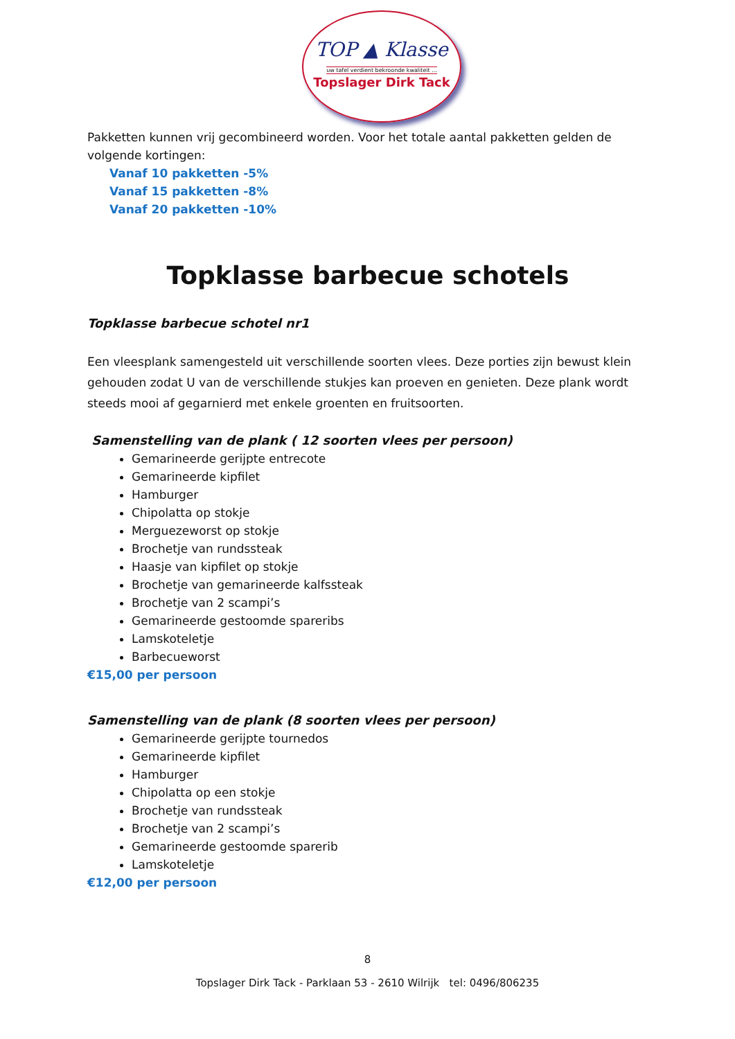TOP ▲ Klasse
uw tafel verdient bekroonde kwaliteit ...
Topslager Dirk Tack
Pakketten kunnen vrij gecombineerd worden. Voor het totale aantal pakketten gelden de volgende kortingen:
Vanaf 10 pakketten -5%
Vanaf 15 pakketten -8%
Vanaf 20 pakketten -10%
Topklasse barbecue schotels
Topklasse barbecue schotel nr1
Een vleesplank samengesteld uit verschillende soorten vlees. Deze porties zijn bewust klein gehouden zodat U van de verschillende stukjes kan proeven en genieten. Deze plank wordt steeds mooi af gegarnierd met enkele groenten en fruitsoorten.
Samenstelling van de plank ( 12 soorten vlees per persoon)
Gemarineerde gerijpte entrecote
Gemarineerde kipfilet
Hamburger
Chipolatta op stokje
Merguezeworst op stokje
Brochetje van rundssteak
Haasje van kipfilet op stokje
Brochetje van gemarineerde kalfssteak
Brochetje van 2 scampi’s
Gemarineerde gestoomde spareribs
Lamskoteletje
Barbecueworst
€15,00 per persoon
Samenstelling van de plank (8 soorten vlees per persoon)
Gemarineerde gerijpte tournedos
Gemarineerde kipfilet
Hamburger
Chipolatta op een stokje
Brochetje van rundssteak
Brochetje van 2 scampi’s
Gemarineerde gestoomde sparerib
Lamskoteletje
€12,00 per persoon
8
Topslager Dirk Tack - Parklaan 53 - 2610 Wilrijk tel: 0496/806235